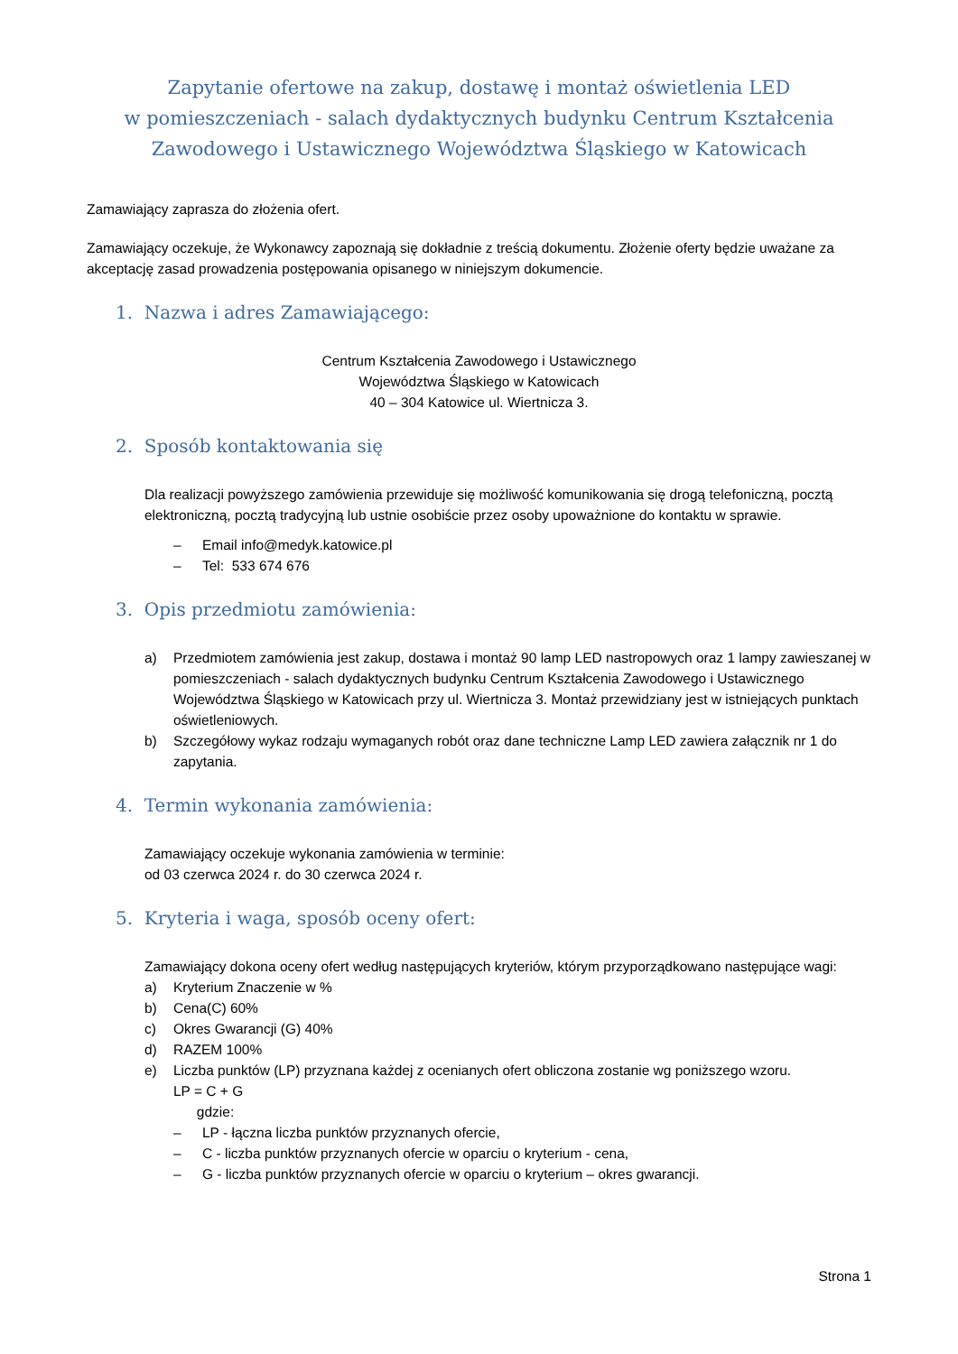Zapytanie ofertowe na zakup, dostawę i montaż oświetlenia LED
w pomieszczeniach - salach dydaktycznych budynku Centrum Kształcenia
Zawodowego i Ustawicznego Województwa Śląskiego w Katowicach
Zamawiający zaprasza do złożenia ofert.
Zamawiający oczekuje, że Wykonawcy zapoznają się dokładnie z treścią dokumentu. Złożenie oferty będzie uważane za akceptację zasad prowadzenia postępowania opisanego w niniejszym dokumencie.
1. Nazwa i adres Zamawiającego:
Centrum Kształcenia Zawodowego i Ustawicznego
Województwa Śląskiego w Katowicach
40 – 304 Katowice ul. Wiertnicza 3.
2. Sposób kontaktowania się
Dla realizacji powyższego zamówienia przewiduje się możliwość komunikowania się drogą telefoniczną, pocztą elektroniczną, pocztą tradycyjną lub ustnie osobiście przez osoby upoważnione do kontaktu w sprawie.
– Email info@medyk.katowice.pl
– Tel: 533 674 676
3. Opis przedmiotu zamówienia:
a) Przedmiotem zamówienia jest zakup, dostawa i montaż 90 lamp LED nastropowych oraz 1 lampy zawieszanej w pomieszczeniach - salach dydaktycznych budynku Centrum Kształcenia Zawodowego i Ustawicznego Województwa Śląskiego w Katowicach przy ul. Wiertnicza 3. Montaż przewidziany jest w istniejących punktach oświetleniowych.
b) Szczegółowy wykaz rodzaju wymaganych robót oraz dane techniczne Lamp LED zawiera załącznik nr 1 do zapytania.
4. Termin wykonania zamówienia:
Zamawiający oczekuje wykonania zamówienia w terminie:
od 03 czerwca 2024 r. do 30 czerwca 2024 r.
5. Kryteria i waga, sposób oceny ofert:
Zamawiający dokona oceny ofert według następujących kryteriów, którym przyporządkowano następujące wagi:
a) Kryterium Znaczenie w %
b) Cena(C) 60%
c) Okres Gwarancji (G) 40%
d) RAZEM 100%
e) Liczba punktów (LP) przyznana każdej z ocenianych ofert obliczona zostanie wg poniższego wzoru.
LP = C + G
gdzie:
– LP - łączna liczba punktów przyznanych ofercie,
– C - liczba punktów przyznanych ofercie w oparciu o kryterium - cena,
– G - liczba punktów przyznanych ofercie w oparciu o kryterium – okres gwarancji.
Strona 1